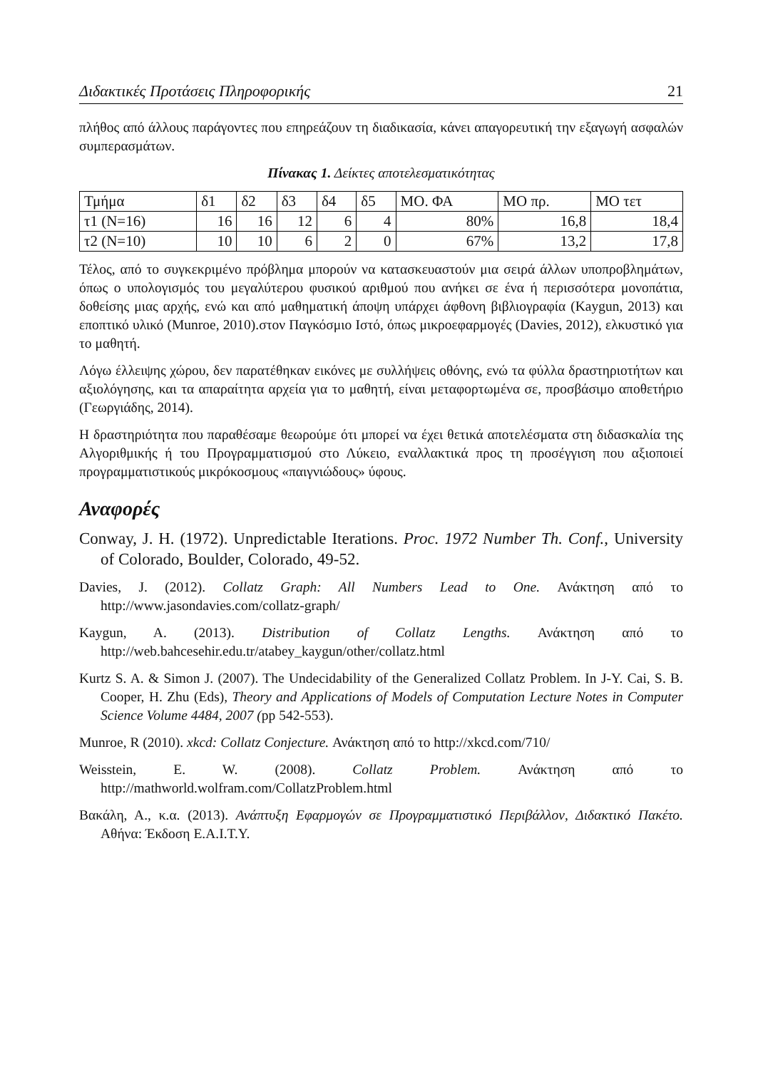Διδακτικές Προτάσεις Πληροφορικής 21
πλήθος από άλλους παράγοντες που επηρεάζουν τη διαδικασία, κάνει απαγορευτική την εξαγωγή ασφαλών συμπερασμάτων.
Πίνακας 1. Δείκτες αποτελεσματικότητας
| Τμήμα | δ1 | δ2 | δ3 | δ4 | δ5 | ΜΟ. ΦΑ | ΜΟ πρ. | ΜΟ τετ |
| τ1 (Ν=16) | 16 | 16 | 12 | 6 | 4 | 80% | 16,8 | 18,4 |
| τ2 (Ν=10) | 10 | 10 | 6 | 2 | 0 | 67% | 13,2 | 17,8 |
Τέλος, από το συγκεκριμένο πρόβλημα μπορούν να κατασκευαστούν μια σειρά άλλων υποπροβλημάτων, όπως ο υπολογισμός του μεγαλύτερου φυσικού αριθμού που ανήκει σε ένα ή περισσότερα μονοπάτια, δοθείσης μιας αρχής, ενώ και από μαθηματική άποψη υπάρχει άφθονη βιβλιογραφία (Kaygun, 2013) και εποπτικό υλικό (Munroe, 2010).στον Παγκόσμιο Ιστό, όπως μικροεφαρμογές (Davies, 2012), ελκυστικό για το μαθητή.
Λόγω έλλειψης χώρου, δεν παρατέθηκαν εικόνες με συλλήψεις οθόνης, ενώ τα φύλλα δραστηριοτήτων και αξιολόγησης, και τα απαραίτητα αρχεία για το μαθητή, είναι μεταφορτωμένα σε, προσβάσιμο αποθετήριο (Γεωργιάδης, 2014).
Η δραστηριότητα που παραθέσαμε θεωρούμε ότι μπορεί να έχει θετικά αποτελέσματα στη διδασκαλία της Αλγοριθμικής ή του Προγραμματισμού στο Λύκειο, εναλλακτικά προς τη προσέγγιση που αξιοποιεί προγραμματιστικούς μικρόκοσμους «παιγνιώδους» ύφους.
Αναφορές
Conway, J. H. (1972). Unpredictable Iterations. Proc. 1972 Number Th. Conf., University of Colorado, Boulder, Colorado, 49-52.
Davies, J. (2012). Collatz Graph: All Numbers Lead to One. Ανάκτηση από το http://www.jasondavies.com/collatz-graph/
Kaygun, A. (2013). Distribution of Collatz Lengths. Ανάκτηση από το http://web.bahcesehir.edu.tr/atabey_kaygun/other/collatz.html
Kurtz S. A. & Simon J. (2007). The Undecidability of the Generalized Collatz Problem. In J-Y. Cai, S. B. Cooper, H. Zhu (Eds), Theory and Applications of Models of Computation Lecture Notes in Computer Science Volume 4484, 2007 (pp 542-553).
Munroe, R (2010). xkcd: Collatz Conjecture. Ανάκτηση από το http://xkcd.com/710/
Weisstein, E. W. (2008). Collatz Problem. Ανάκτηση από το http://mathworld.wolfram.com/CollatzProblem.html
Βακάλη, Α., κ.α. (2013). Ανάπτυξη Εφαρμογών σε Προγραμματιστικό Περιβάλλον, Διδακτικό Πακέτο. Αθήνα: Έκδοση Ε.Α.Ι.Τ.Υ.